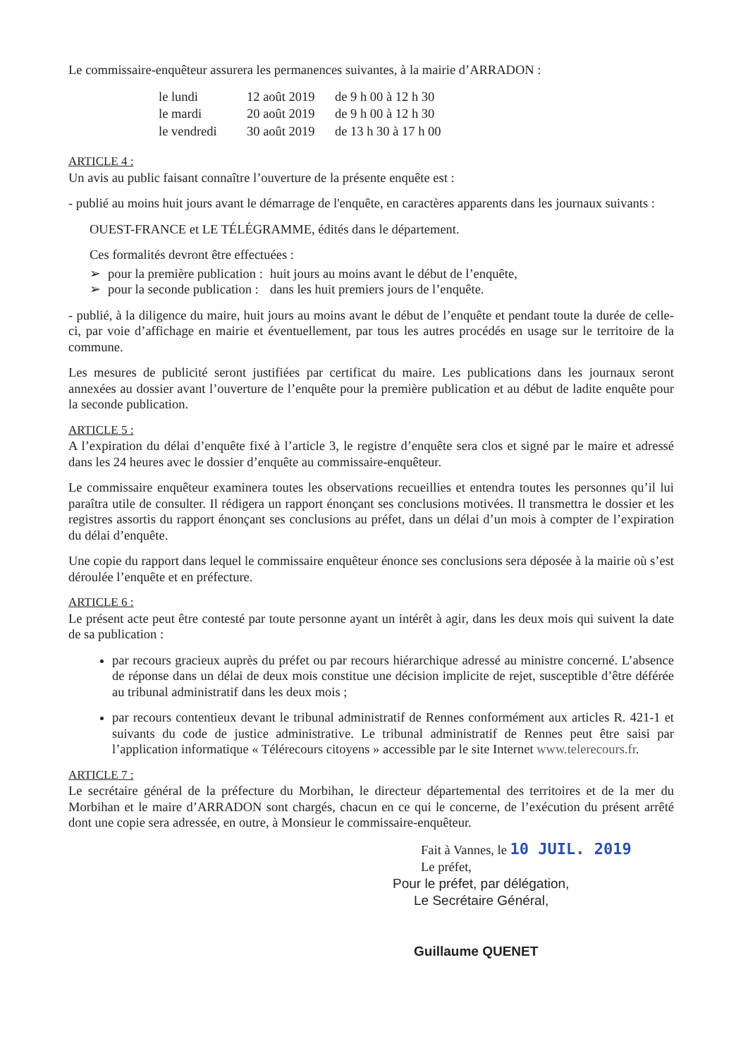Le commissaire-enquêteur assurera les permanences suivantes, à la mairie d’ARRADON :
| le lundi | 12 août 2019 | de 9 h 00 à 12 h 30 |
| le mardi | 20 août 2019 | de 9 h 00 à 12 h 30 |
| le vendredi | 30 août 2019 | de 13 h 30 à 17 h 00 |
ARTICLE 4 :
Un avis au public faisant connaître l’ouverture de la présente enquête est :
- publié au moins huit jours avant le démarrage de l'enquête, en caractères apparents dans les journaux suivants :
OUEST-FRANCE et LE TÉLÉGRAMME, édités dans le département.
Ces formalités devront être effectuées :
| ➢ | pour la première publication : | huit jours au moins avant le début de l’enquête, |
| ➢ | pour la seconde publication : | dans les huit premiers jours de l’enquête. |
- publié, à la diligence du maire, huit jours au moins avant le début de l’enquête et pendant toute la durée de celle-ci, par voie d’affichage en mairie et éventuellement, par tous les autres procédés en usage sur le territoire de la commune.
Les mesures de publicité seront justifiées par certificat du maire. Les publications dans les journaux seront annexées au dossier avant l’ouverture de l’enquête pour la première publication et au début de ladite enquête pour la seconde publication.
ARTICLE 5 :
A l’expiration du délai d’enquête fixé à l’article 3, le registre d’enquête sera clos et signé par le maire et adressé dans les 24 heures avec le dossier d’enquête au commissaire-enquêteur.
Le commissaire enquêteur examinera toutes les observations recueillies et entendra toutes les personnes qu’il lui paraîtra utile de consulter. Il rédigera un rapport énonçant ses conclusions motivées. Il transmettra le dossier et les registres assortis du rapport énonçant ses conclusions au préfet, dans un délai d’un mois à compter de l’expiration du délai d’enquête.
Une copie du rapport dans lequel le commissaire enquêteur énonce ses conclusions sera déposée à la mairie où s’est déroulée l’enquête et en préfecture.
ARTICLE 6 :
Le présent acte peut être contesté par toute personne ayant un intérêt à agir, dans les deux mois qui suivent la date de sa publication :
par recours gracieux auprès du préfet ou par recours hiérarchique adressé au ministre concerné. L’absence de réponse dans un délai de deux mois constitue une décision implicite de rejet, susceptible d’être déférée au tribunal administratif dans les deux mois ;
par recours contentieux devant le tribunal administratif de Rennes conformément aux articles R. 421-1 et suivants du code de justice administrative. Le tribunal administratif de Rennes peut être saisi par l’application informatique « Télérecours citoyens » accessible par le site Internet www.telerecours.fr.
ARTICLE 7 :
Le secrétaire général de la préfecture du Morbihan, le directeur départemental des territoires et de la mer du Morbihan et le maire d’ARRADON sont chargés, chacun en ce qui le concerne, de l’exécution du présent arrêté dont une copie sera adressée, en outre, à Monsieur le commissaire-enquêteur.
Fait à Vannes, le 10 JUIL. 2019
Le préfet,
Pour le préfet, par délégation,
Le Secrétaire Général,
Guillaume QUENET